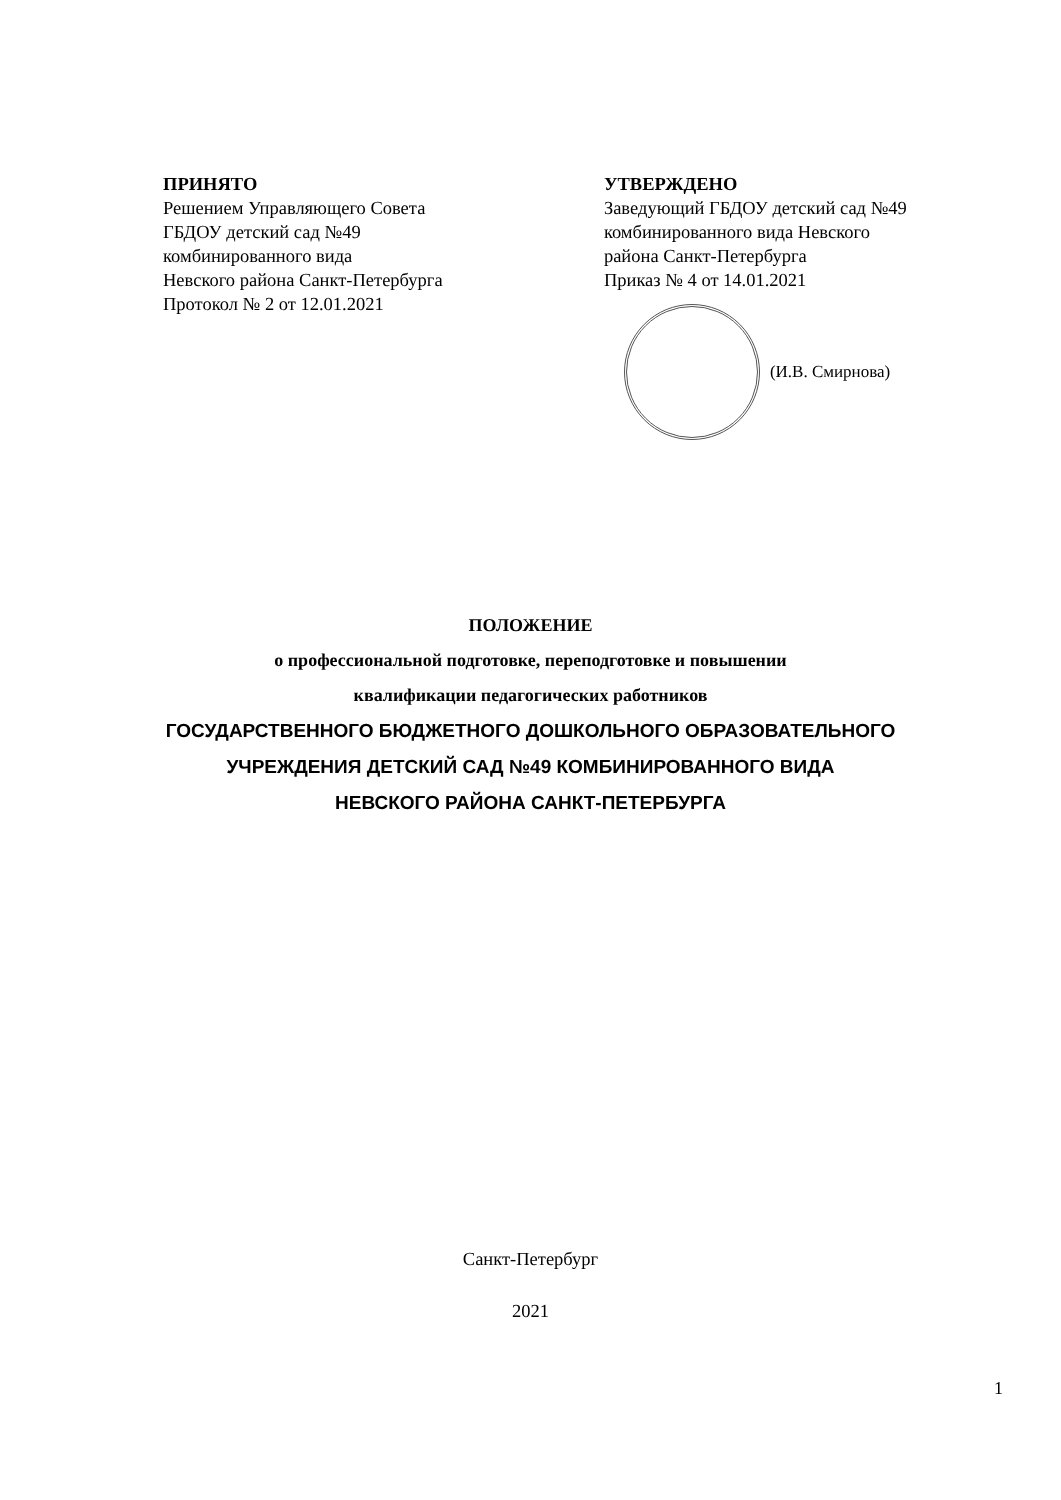ПРИНЯТО
Решением Управляющего Совета
ГБДОУ детский сад №49
комбинированного вида
Невского района Санкт-Петербурга
Протокол № 2 от 12.01.2021
УТВЕРЖДЕНО
Заведующий ГБДОУ детский сад №49
комбинированного вида Невского
района Санкт-Петербурга
Приказ № 4 от 14.01.2021
(И.В. Смирнова)
ПОЛОЖЕНИЕ
о профессиональной подготовке, переподготовке и повышении
квалификации педагогических работников
ГОСУДАРСТВЕННОГО БЮДЖЕТНОГО ДОШКОЛЬНОГО ОБРАЗОВАТЕЛЬНОГО
УЧРЕЖДЕНИЯ ДЕТСКИЙ САД №49 КОМБИНИРОВАННОГО ВИДА
НЕВСКОГО РАЙОНА САНКТ-ПЕТЕРБУРГА
Санкт-Петербург
2021
1